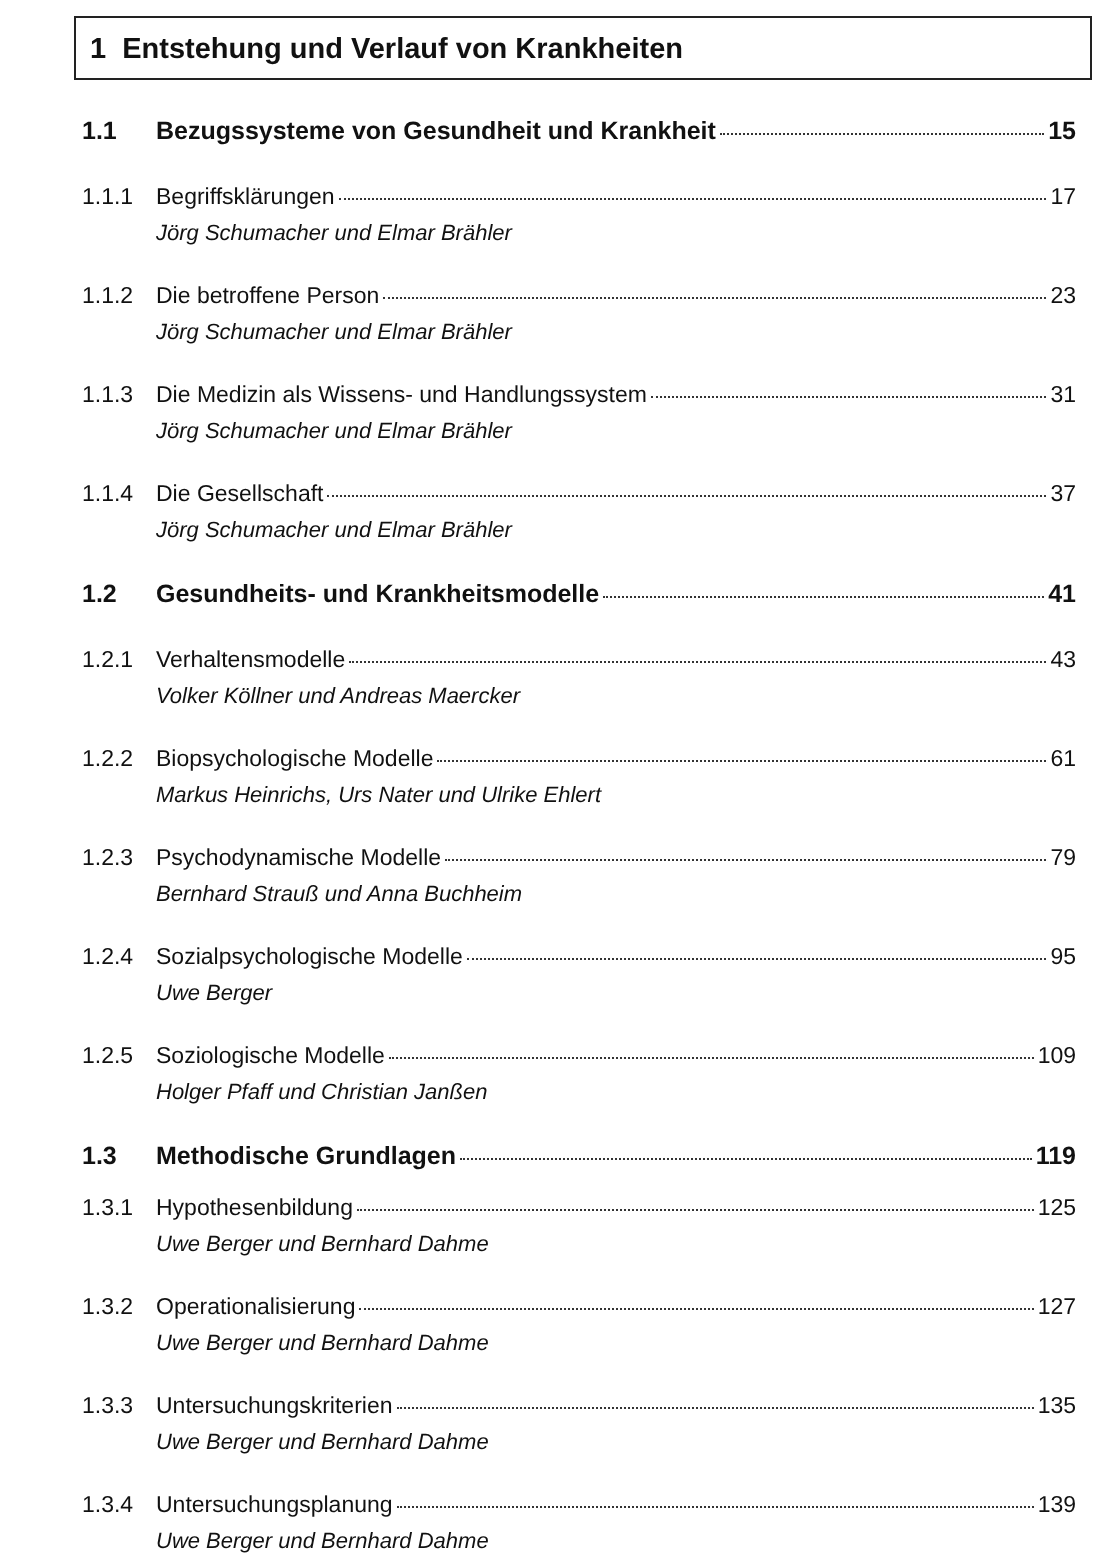1 Entstehung und Verlauf von Krankheiten
1.1 Bezugssysteme von Gesundheit und Krankheit 15
1.1.1 Begriffsklärungen 17
Jörg Schumacher und Elmar Brähler
1.1.2 Die betroffene Person 23
Jörg Schumacher und Elmar Brähler
1.1.3 Die Medizin als Wissens- und Handlungssystem 31
Jörg Schumacher und Elmar Brähler
1.1.4 Die Gesellschaft 37
Jörg Schumacher und Elmar Brähler
1.2 Gesundheits- und Krankheitsmodelle 41
1.2.1 Verhaltensmodelle 43
Volker Köllner und Andreas Maercker
1.2.2 Biopsychologische Modelle 61
Markus Heinrichs, Urs Nater und Ulrike Ehlert
1.2.3 Psychodynamische Modelle 79
Bernhard Strauß und Anna Buchheim
1.2.4 Sozialpsychologische Modelle 95
Uwe Berger
1.2.5 Soziologische Modelle 109
Holger Pfaff und Christian Janßen
1.3 Methodische Grundlagen 119
1.3.1 Hypothesenbildung 125
Uwe Berger und Bernhard Dahme
1.3.2 Operationalisierung 127
Uwe Berger und Bernhard Dahme
1.3.3 Untersuchungskriterien 135
Uwe Berger und Bernhard Dahme
1.3.4 Untersuchungsplanung 139
Uwe Berger und Bernhard Dahme